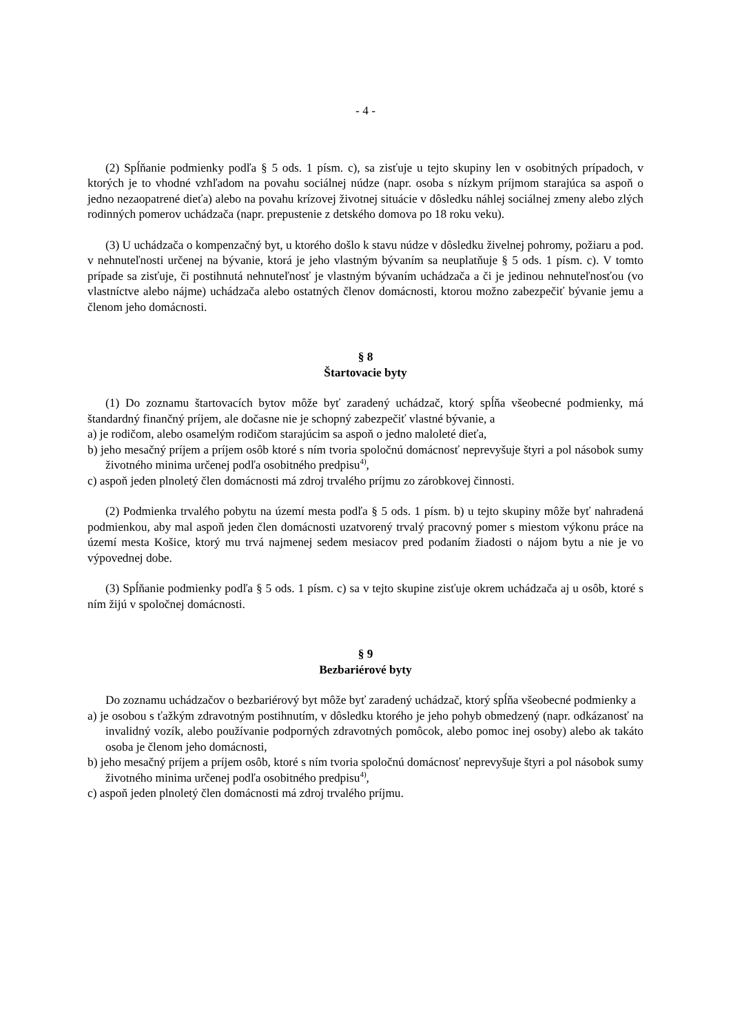- 4 -
(2) Spĺňanie podmienky podľa § 5 ods. 1 písm. c), sa zisťuje u tejto skupiny len v osobitných prípadoch, v ktorých je to vhodné vzhľadom na povahu sociálnej núdze (napr. osoba s nízkym príjmom starajúca sa aspoň o jedno nezaopatrené dieťa) alebo na povahu krízovej životnej situácie v dôsledku náhlej sociálnej zmeny alebo zlých rodinných pomerov uchádzača (napr. prepustenie z detského domova po 18 roku veku).
(3) U uchádzača o kompenzačný byt, u ktorého došlo k stavu núdze v dôsledku živelnej pohromy, požiaru a pod. v nehnuteľnosti určenej na bývanie, ktorá je jeho vlastným bývaním sa neuplatňuje § 5 ods. 1 písm. c). V tomto prípade sa zisťuje, či postihnutá nehnuteľnosť je vlastným bývaním uchádzača a či je jedinou nehnuteľnosťou (vo vlastníctve alebo nájme) uchádzača alebo ostatných členov domácnosti, ktorou možno zabezpečiť bývanie jemu a členom jeho domácnosti.
§ 8
Štartovacie byty
(1) Do zoznamu štartovacích bytov môže byť zaradený uchádzač, ktorý spĺňa všeobecné podmienky, má štandardný finančný príjem, ale dočasne nie je schopný zabezpečiť vlastné bývanie, a
a) je rodičom, alebo osamelým rodičom starajúcim sa aspoň o jedno maloleté dieťa,
b) jeho mesačný príjem a príjem osôb ktoré s ním tvoria spoločnú domácnosť neprevyšuje štyri a pol násobok sumy životného minima určenej podľa osobitného predpisu<sup>4)</sup>,
c) aspoň jeden plnoletý člen domácnosti má zdroj trvalého príjmu zo zárobkovej činnosti.
(2) Podmienka trvalého pobytu na území mesta podľa § 5 ods. 1 písm. b) u tejto skupiny môže byť nahradená podmienkou, aby mal aspoň jeden člen domácnosti uzatvorený trvalý pracovný pomer s miestom výkonu práce na území mesta Košice, ktorý mu trvá najmenej sedem mesiacov pred podaním žiadosti o nájom bytu a nie je vo výpovednej dobe.
(3) Spĺňanie podmienky podľa § 5 ods. 1 písm. c) sa v tejto skupine zisťuje okrem uchádzača aj u osôb, ktoré s ním žijú v spoločnej domácnosti.
§ 9
Bezbariérové byty
Do zoznamu uchádzačov o bezbariérový byt môže byť zaradený uchádzač, ktorý spĺňa všeobecné podmienky a
a) je osobou s ťažkým zdravotným postihnutím, v dôsledku ktorého je jeho pohyb obmedzený (napr. odkázanosť na invalidný vozík, alebo používanie podporných zdravotných pomôcok, alebo pomoc inej osoby) alebo ak takáto osoba je členom jeho domácnosti,
b) jeho mesačný príjem a príjem osôb, ktoré s ním tvoria spoločnú domácnosť neprevyšuje štyri a pol násobok sumy životného minima určenej podľa osobitného predpisu<sup>4)</sup>,
c) aspoň jeden plnoletý člen domácnosti má zdroj trvalého príjmu.